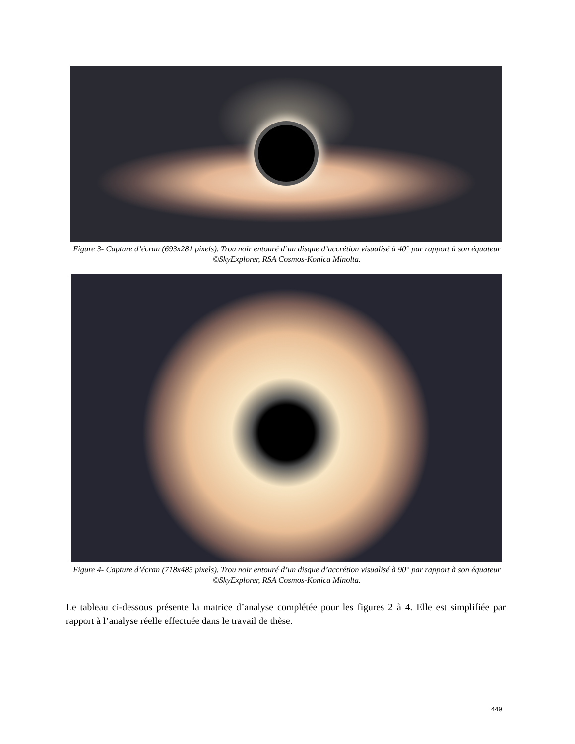Figure 3- Capture d’écran (693x281 pixels). Trou noir entouré d’un disque d’accrétion visualisé à 40° par rapport à son équateur ©SkyExplorer, RSA Cosmos-Konica Minolta.
Figure 4- Capture d’écran (718x485 pixels). Trou noir entouré d’un disque d’accrétion visualisé à 90° par rapport à son équateur ©SkyExplorer, RSA Cosmos-Konica Minolta.
Le tableau ci-dessous présente la matrice d’analyse complétée pour les figures 2 à 4. Elle est simplifiée par rapport à l’analyse réelle effectuée dans le travail de thèse.
449